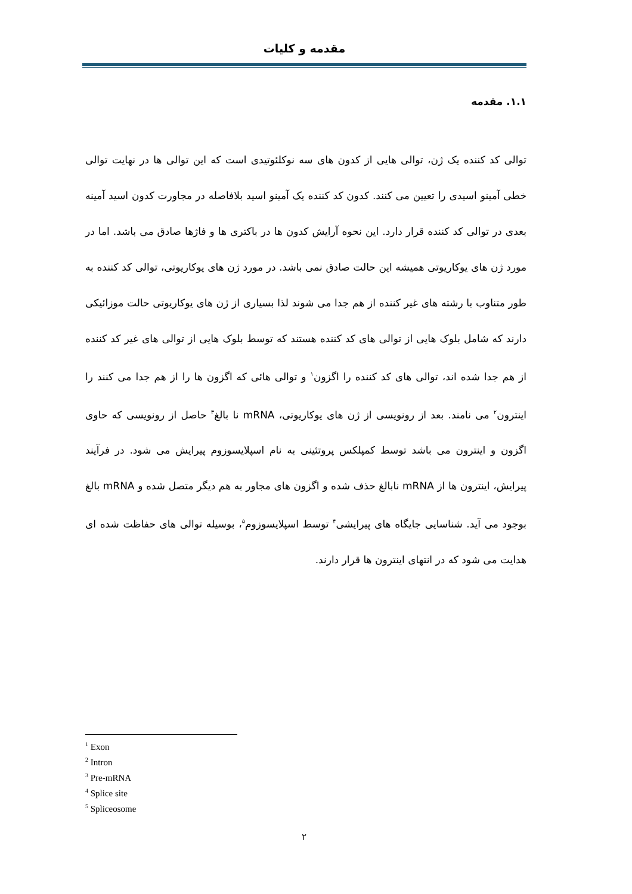مقدمه و کلیات
۱.۱. مقدمه
توالی کد کننده یک ژن، توالی هایی از کدون های سه نوکلئوتیدی است که این توالی ها در نهایت توالی خطی آمینو اسیدی را تعیین می کنند. کدون کد کننده یک آمینو اسید بلافاصله در مجاورت کدون اسید آمینه بعدی در توالی کد کننده قرار دارد. این نحوه آرایش کدون ها در باکتری ها و فاژها صادق می باشد. اما در مورد ژن های یوکاریوتی همیشه این حالت صادق نمی باشد. در مورد ژن های یوکاریوتی، توالی کد کننده به طور متناوب با رشته های غیر کننده از هم جدا می شوند لذا بسیاری از ژن های یوکاریوتی حالت موزائیکی دارند که شامل بلوک هایی از توالی های کد کننده هستند که توسط بلوک هایی از توالی های غیر کد کننده از هم جدا شده اند، توالی های کد کننده را اگزون<sup>۱</sup> و توالی هائی که اگزون ها را از هم جدا می کنند را اینترون<sup>۲</sup> می نامند. بعد از رونویسی از ژن های یوکاریوتی، mRNA نا بالغ<sup>۳</sup> حاصل از رونویسی که حاوی اگزون و اینترون می باشد توسط کمپلکس پروتئینی به نام اسپلایسوزوم پیرایش می شود. در فرآیند پیرایش، اینترون ها از mRNA نابالغ حذف شده و اگزون های مجاور به هم دیگر متصل شده و mRNA بالغ بوجود می آید. شناسایی جایگاه های پیرایشی<sup>۴</sup> توسط اسپلایسوزوم<sup>۵</sup>، بوسیله توالی های حفاظت شده ای هدایت می شود که در انتهای اینترون ها قرار دارند.
<sup>1</sup> Exon
<sup>2</sup> Intron
<sup>3</sup> Pre-mRNA
<sup>4</sup> Splice site
<sup>5</sup> Spliceosome
۲